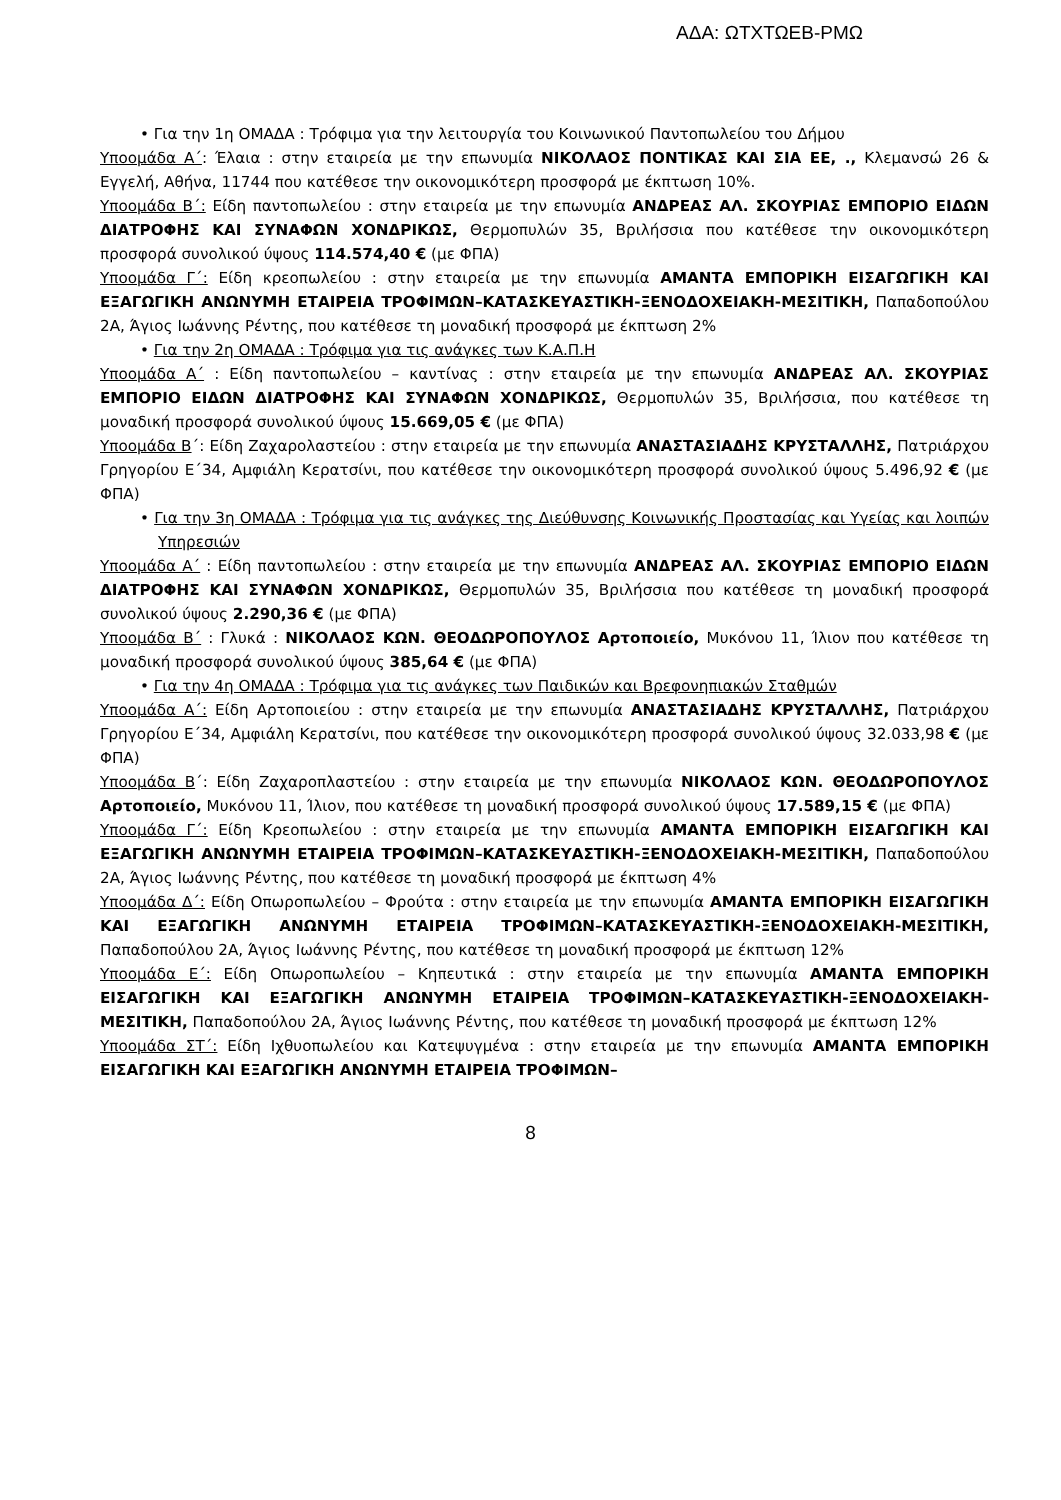ΑΔΑ: ΩΤΧΤΩΕΒ-ΡΜΩ
• Για την 1η ΟΜΑΔΑ : Τρόφιμα για την λειτουργία του Κοινωνικού Παντοπωλείου του Δήμου
Υποομάδα Α΄: Έλαια : στην εταιρεία με την επωνυμία ΝΙΚΟΛΑΟΣ ΠΟΝΤΙΚΑΣ ΚΑΙ ΣΙΑ ΕΕ, ., Κλεμανσώ 26 & Εγγελή, Αθήνα, 11744 που κατέθεσε την οικονομικότερη προσφορά με έκπτωση 10%.
Υποομάδα Β΄: Είδη παντοπωλείου : στην εταιρεία με την επωνυμία ΑΝΔΡΕΑΣ ΑΛ. ΣΚΟΥΡΙΑΣ ΕΜΠΟΡΙΟ ΕΙΔΩΝ ΔΙΑΤΡΟΦΗΣ ΚΑΙ ΣΥΝΑΦΩΝ ΧΟΝΔΡΙΚΩΣ, Θερμοπυλών 35, Βριλήσσια που κατέθεσε την οικονομικότερη προσφορά συνολικού ύψους 114.574,40 € (με ΦΠΑ)
Υποομάδα Γ΄: Είδη κρεοπωλείου : στην εταιρεία με την επωνυμία ΑΜΑΝΤΑ ΕΜΠΟΡΙΚΗ ΕΙΣΑΓΩΓΙΚΗ ΚΑΙ ΕΞΑΓΩΓΙΚΗ ΑΝΩΝΥΜΗ ΕΤΑΙΡΕΙΑ ΤΡΟΦΙΜΩΝ–ΚΑΤΑΣΚΕΥΑΣΤΙΚΗ-ΞΕΝΟΔΟΧΕΙΑΚΗ-ΜΕΣΙΤΙΚΗ, Παπαδοπούλου 2Α, Άγιος Ιωάννης Ρέντης, που κατέθεσε τη μοναδική προσφορά με έκπτωση 2%
• Για την 2η ΟΜΑΔΑ : Τρόφιμα για τις ανάγκες των Κ.Α.Π.Η
Υποομάδα Α΄ : Είδη παντοπωλείου – καντίνας : στην εταιρεία με την επωνυμία ΑΝΔΡΕΑΣ ΑΛ. ΣΚΟΥΡΙΑΣ ΕΜΠΟΡΙΟ ΕΙΔΩΝ ΔΙΑΤΡΟΦΗΣ ΚΑΙ ΣΥΝΑΦΩΝ ΧΟΝΔΡΙΚΩΣ, Θερμοπυλών 35, Βριλήσσια, που κατέθεσε τη μοναδική προσφορά συνολικού ύψους 15.669,05 € (με ΦΠΑ)
Υποομάδα Β΄: Είδη Ζαχαρολαστείου : στην εταιρεία με την επωνυμία ΑΝΑΣΤΑΣΙΑΔΗΣ ΚΡΥΣΤΑΛΛΗΣ, Πατριάρχου Γρηγορίου Ε΄34, Αμφιάλη Κερατσίνι, που κατέθεσε την οικονομικότερη προσφορά συνολικού ύψους 5.496,92 € (με ΦΠΑ)
• Για την 3η ΟΜΑΔΑ : Τρόφιμα για τις ανάγκες της Διεύθυνσης Κοινωνικής Προστασίας και Υγείας και λοιπών Υπηρεσιών
Υποομάδα Α΄ : Είδη παντοπωλείου : στην εταιρεία με την επωνυμία ΑΝΔΡΕΑΣ ΑΛ. ΣΚΟΥΡΙΑΣ ΕΜΠΟΡΙΟ ΕΙΔΩΝ ΔΙΑΤΡΟΦΗΣ ΚΑΙ ΣΥΝΑΦΩΝ ΧΟΝΔΡΙΚΩΣ, Θερμοπυλών 35, Βριλήσσια που κατέθεσε τη μοναδική προσφορά συνολικού ύψους 2.290,36 € (με ΦΠΑ)
Υποομάδα Β΄ : Γλυκά : ΝΙΚΟΛΑΟΣ ΚΩΝ. ΘΕΟΔΩΡΟΠΟΥΛΟΣ Αρτοποιείο, Μυκόνου 11, Ίλιον που κατέθεσε τη μοναδική προσφορά συνολικού ύψους 385,64 € (με ΦΠΑ)
• Για την 4η ΟΜΑΔΑ : Τρόφιμα για τις ανάγκες των Παιδικών και Βρεφονηπιακών Σταθμών
Υποομάδα Α΄: Είδη Αρτοποιείου : στην εταιρεία με την επωνυμία ΑΝΑΣΤΑΣΙΑΔΗΣ ΚΡΥΣΤΑΛΛΗΣ, Πατριάρχου Γρηγορίου Ε΄34, Αμφιάλη Κερατσίνι, που κατέθεσε την οικονομικότερη προσφορά συνολικού ύψους 32.033,98 € (με ΦΠΑ)
Υποομάδα Β΄: Είδη Ζαχαροπλαστείου : στην εταιρεία με την επωνυμία ΝΙΚΟΛΑΟΣ ΚΩΝ. ΘΕΟΔΩΡΟΠΟΥΛΟΣ Αρτοποιείο, Μυκόνου 11, Ίλιον, που κατέθεσε τη μοναδική προσφορά συνολικού ύψους 17.589,15 € (με ΦΠΑ)
Υποομάδα Γ΄: Είδη Κρεοπωλείου : στην εταιρεία με την επωνυμία ΑΜΑΝΤΑ ΕΜΠΟΡΙΚΗ ΕΙΣΑΓΩΓΙΚΗ ΚΑΙ ΕΞΑΓΩΓΙΚΗ ΑΝΩΝΥΜΗ ΕΤΑΙΡΕΙΑ ΤΡΟΦΙΜΩΝ–ΚΑΤΑΣΚΕΥΑΣΤΙΚΗ-ΞΕΝΟΔΟΧΕΙΑΚΗ-ΜΕΣΙΤΙΚΗ, Παπαδοπούλου 2Α, Άγιος Ιωάννης Ρέντης, που κατέθεσε τη μοναδική προσφορά με έκπτωση 4%
Υποομάδα Δ΄: Είδη Οπωροπωλείου – Φρούτα : στην εταιρεία με την επωνυμία ΑΜΑΝΤΑ ΕΜΠΟΡΙΚΗ ΕΙΣΑΓΩΓΙΚΗ ΚΑΙ ΕΞΑΓΩΓΙΚΗ ΑΝΩΝΥΜΗ ΕΤΑΙΡΕΙΑ ΤΡΟΦΙΜΩΝ–ΚΑΤΑΣΚΕΥΑΣΤΙΚΗ-ΞΕΝΟΔΟΧΕΙΑΚΗ-ΜΕΣΙΤΙΚΗ, Παπαδοπούλου 2Α, Άγιος Ιωάννης Ρέντης, που κατέθεσε τη μοναδική προσφορά με έκπτωση 12%
Υποομάδα Ε΄: Είδη Οπωροπωλείου – Κηπευτικά : στην εταιρεία με την επωνυμία ΑΜΑΝΤΑ ΕΜΠΟΡΙΚΗ ΕΙΣΑΓΩΓΙΚΗ ΚΑΙ ΕΞΑΓΩΓΙΚΗ ΑΝΩΝΥΜΗ ΕΤΑΙΡΕΙΑ ΤΡΟΦΙΜΩΝ–ΚΑΤΑΣΚΕΥΑΣΤΙΚΗ-ΞΕΝΟΔΟΧΕΙΑΚΗ-ΜΕΣΙΤΙΚΗ, Παπαδοπούλου 2Α, Άγιος Ιωάννης Ρέντης, που κατέθεσε τη μοναδική προσφορά με έκπτωση 12%
Υποομάδα ΣΤ΄: Είδη Ιχθυοπωλείου και Κατεψυγμένα : στην εταιρεία με την επωνυμία ΑΜΑΝΤΑ ΕΜΠΟΡΙΚΗ ΕΙΣΑΓΩΓΙΚΗ ΚΑΙ ΕΞΑΓΩΓΙΚΗ ΑΝΩΝΥΜΗ ΕΤΑΙΡΕΙΑ ΤΡΟΦΙΜΩΝ–
8